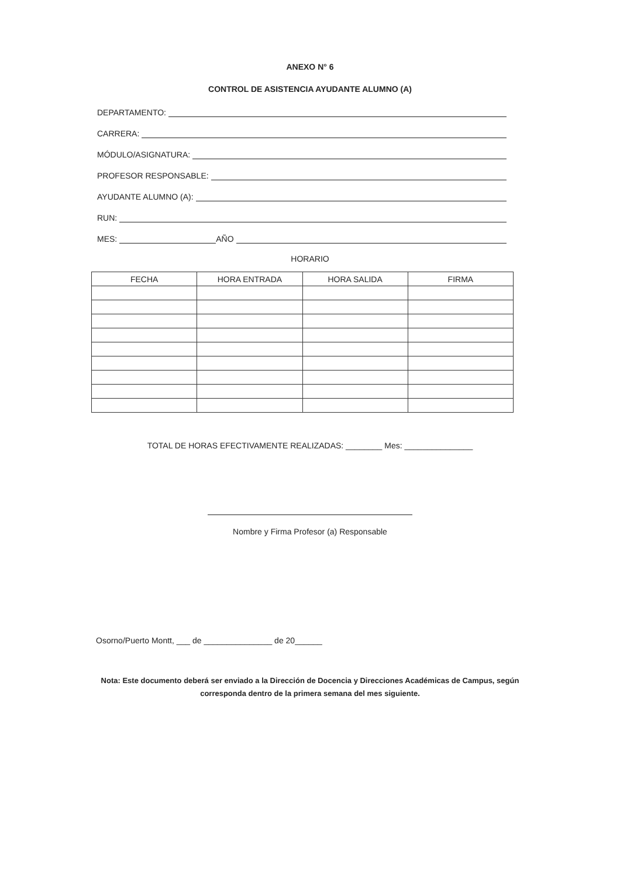ANEXO N° 6
CONTROL DE ASISTENCIA AYUDANTE ALUMNO (A)
DEPARTAMENTO:
CARRERA:
MÓDULO/ASIGNATURA:
PROFESOR RESPONSABLE:
AYUDANTE ALUMNO (A):
RUN:
MES: AÑO
HORARIO
| FECHA | HORA ENTRADA | HORA SALIDA | FIRMA |
| --- | --- | --- | --- |
TOTAL DE HORAS EFECTIVAMENTE REALIZADAS: ________ Mes: _______________
Nombre y Firma Profesor (a) Responsable
Osorno/Puerto Montt, ___ de _______________ de 20______
Nota: Este documento deberá ser enviado a la Dirección de Docencia y Direcciones Académicas de Campus, según corresponda dentro de la primera semana del mes siguiente.